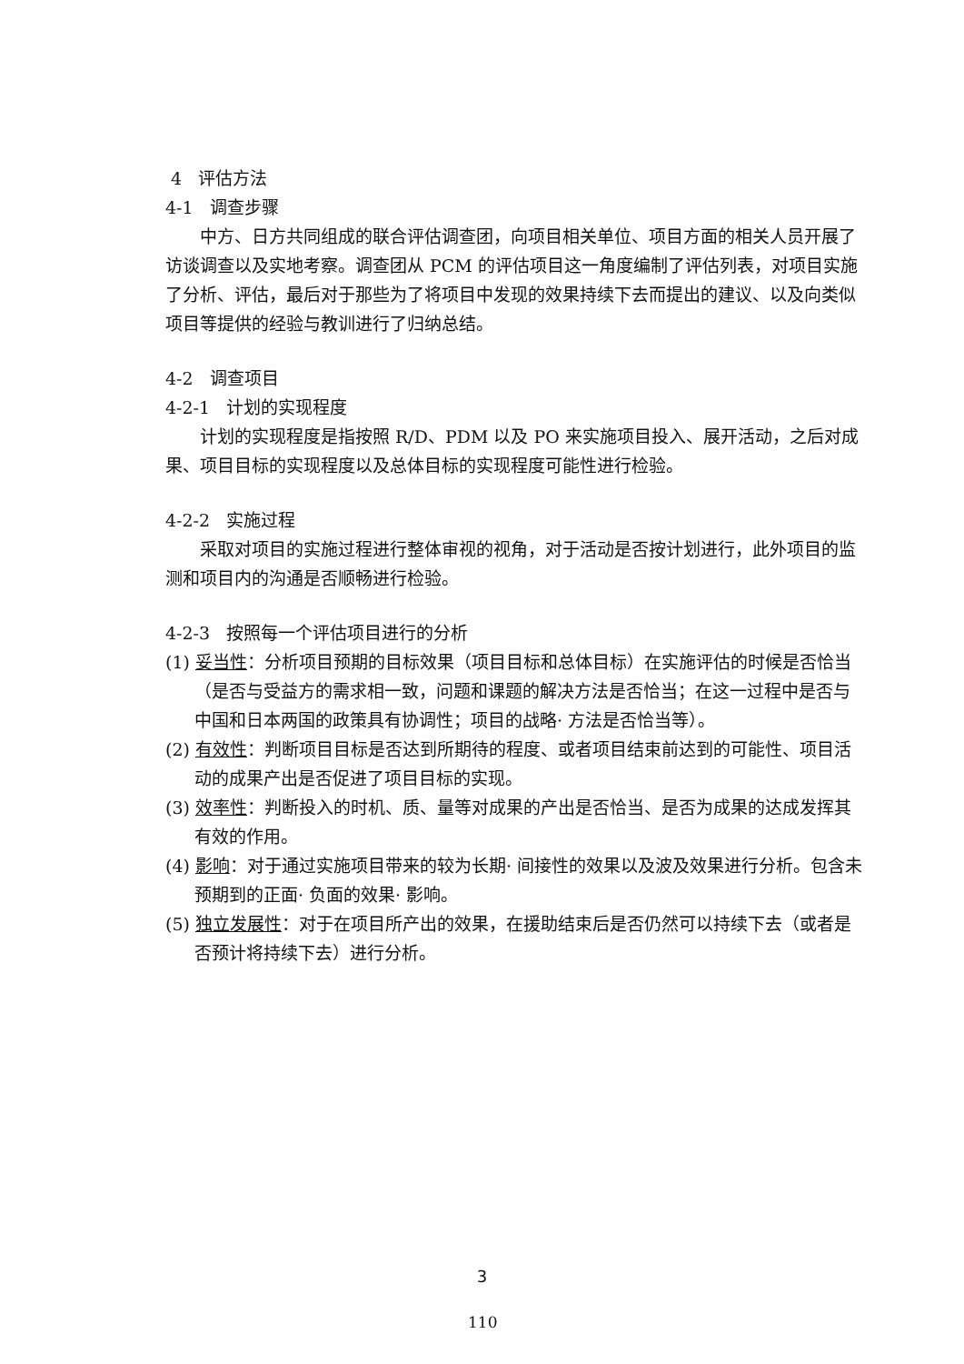4 评估方法
4-1 调查步骤
中方、日方共同组成的联合评估调查团，向项目相关单位、项目方面的相关人员开展了访谈调查以及实地考察。调查团从 PCM 的评估项目这一角度编制了评估列表，对项目实施了分析、评估，最后对于那些为了将项目中发现的效果持续下去而提出的建议、以及向类似项目等提供的经验与教训进行了归纳总结。
4-2 调查项目
4-2-1 计划的实现程度
计划的实现程度是指按照 R/D、PDM 以及 PO 来实施项目投入、展开活动，之后对成果、项目目标的实现程度以及总体目标的实现程度可能性进行检验。
4-2-2 实施过程
采取对项目的实施过程进行整体审视的视角，对于活动是否按计划进行，此外项目的监测和项目内的沟通是否顺畅进行检验。
4-2-3 按照每一个评估项目进行的分析
(1) 妥当性：分析项目预期的目标效果（项目目标和总体目标）在实施评估的时候是否恰当（是否与受益方的需求相一致，问题和课题的解决方法是否恰当；在这一过程中是否与中国和日本两国的政策具有协调性；项目的战略· 方法是否恰当等）。
(2) 有效性：判断项目目标是否达到所期待的程度、或者项目结束前达到的可能性、项目活动的成果产出是否促进了项目目标的实现。
(3) 效率性：判断投入的时机、质、量等对成果的产出是否恰当、是否为成果的达成发挥其有效的作用。
(4) 影响：对于通过实施项目带来的较为长期· 间接性的效果以及波及效果进行分析。包含未预期到的正面· 负面的效果· 影响。
(5) 独立发展性：对于在项目所产出的效果，在援助结束后是否仍然可以持续下去（或者是否预计将持续下去）进行分析。
3
110